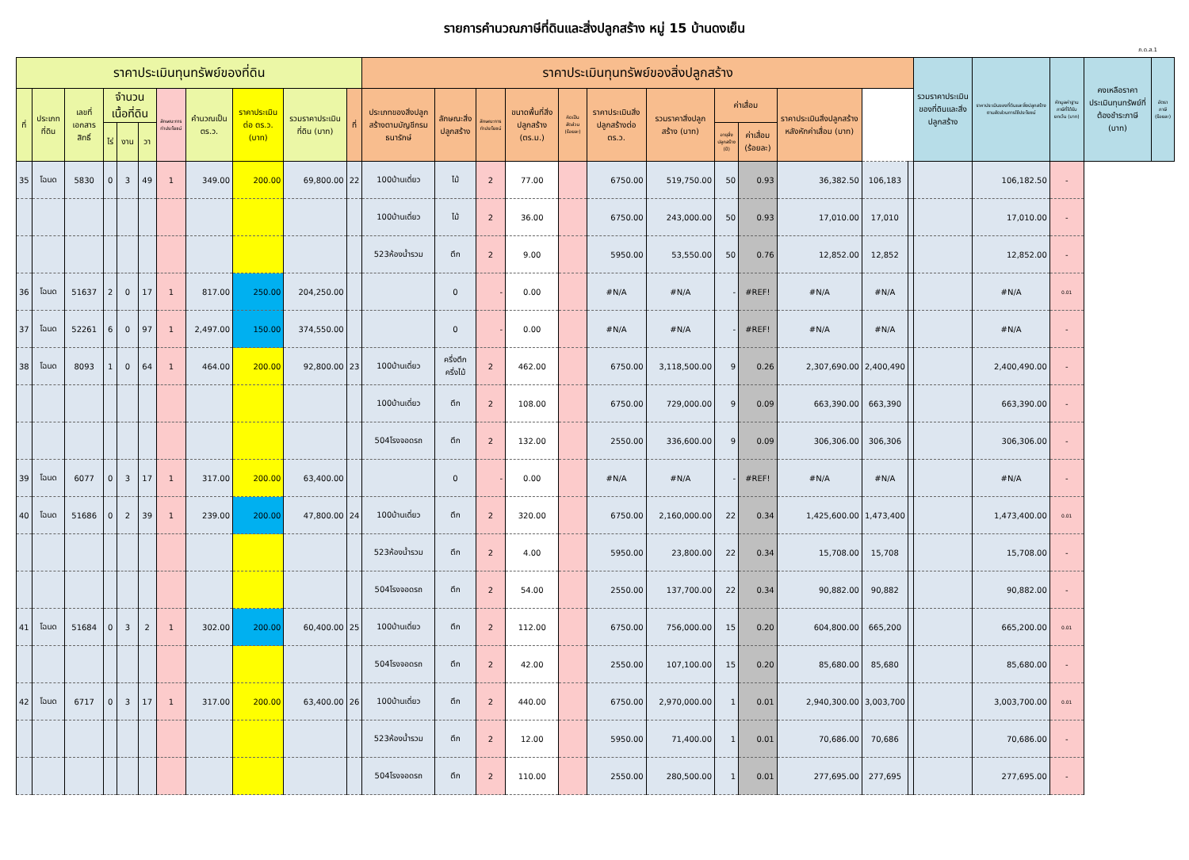รายการคำนวณภาษีที่ดินและสิ่งปลูกสร้าง หมู่ 15 บ้านดงเย็น
ภ.ด.ส.1
| ราคาประเมินทุนทรัพย์ของที่ดิน | | | | | | | | | | | ราคาประเมินทุนทรัพย์ของสิ่งปลูกสร้าง | | | | | | | | | | | | รวมราคาประเมินของที่ดินและสิ่งปลูกสร้าง | ราคาประเมินของที่ดินและสิ่งปลูกสร้างตามสัดส่วนการใช้ประโยชน์ | หักมูลค่าฐานภาษีที่ได้รับยกเว้น (บาท) | คงเหลือราคาประเมินทุนทรัพย์ที่ต้องชำระภาษี (บาท) | อัตราภาษี (ร้อยละ) |
| --- | --- | --- | --- | --- | --- | --- | --- | --- | --- | --- | --- | --- | --- | --- | --- | --- | --- | --- | --- | --- | --- | --- | --- | --- | --- | --- | --- |
| ที่ | ประเภทที่ดิน | เลขที่เอกสารสิทธิ์ | จำนวนเนื้อที่ดิน | | | ลักษณะการทำประโยชน์ | คำนวณเป็น ตร.ว. | ราคาประเมินต่อ ตร.ว. (บาท) | รวมราคาประเมินที่ดิน (บาท) | ที่ | ประเภทของสิ่งปลูกสร้างตามบัญชีกรมธนารักษ์ | ลักษณะสิ่งปลูกสร้าง | ลักษณะการทำประโยชน์ | ขนาดพื้นที่สิ่งปลูกสร้าง (ตร.ม.) | คิดเป็นสัดส่วน (ร้อยละ) | ราคาประเมินสิ่งปลูกสร้างต่อ ตร.ว. | รวมราคาสิ่งปลูกสร้าง (บาท) | ค่าเสื่อม | | ราคาประเมินสิ่งปลูกสร้างหลังหักค่าเสื่อม (บาท) | | | | | | | |
| | | | ไร่ | งาน | วา | | | | | | | | | | | | | อายุสิ่งปลูกสร้าง (ปี) | ค่าเสื่อม (ร้อยละ) | | | | | | | | |
| 35 | โฉนด | 5830 | 0 | 3 | 49 | 1 | 349.00 | 200.00 | 69,800.00 | 22 | 100บ้านเดี่ยว | ไม้ | 2 | 77.00 | | 6750.00 | 519,750.00 | 50 | 0.93 | 36,382.50 | 106,183 | | | 106,182.50 | - | | |
| | | | | | | | | | | | 100บ้านเดี่ยว | ไม้ | 2 | 36.00 | | 6750.00 | 243,000.00 | 50 | 0.93 | 17,010.00 | 17,010 | | | 17,010.00 | - | | |
| | | | | | | | | | | | 523ห้องน้ำรวม | ตึก | 2 | 9.00 | | 5950.00 | 53,550.00 | 50 | 0.76 | 12,852.00 | 12,852 | | | 12,852.00 | - | | |
| 36 | โฉนด | 51637 | 2 | 0 | 17 | 1 | 817.00 | 250.00 | 204,250.00 | | | 0 | - | 0.00 | | #N/A | #N/A | - | #REF! | #N/A | #N/A | | | #N/A | 0.01 | | |
| 37 | โฉนด | 52261 | 6 | 0 | 97 | 1 | 2,497.00 | 150.00 | 374,550.00 | | | 0 | - | 0.00 | | #N/A | #N/A | - | #REF! | #N/A | #N/A | | | #N/A | - | | |
| 38 | โฉนด | 8093 | 1 | 0 | 64 | 1 | 464.00 | 200.00 | 92,800.00 | 23 | 100บ้านเดี่ยว | ครึ่งตึก ครึ่งไม้ | 2 | 462.00 | | 6750.00 | 3,118,500.00 | 9 | 0.26 | 2,307,690.00 | 2,400,490 | | | 2,400,490.00 | - | | |
| | | | | | | | | | | | 100บ้านเดี่ยว | ตึก | 2 | 108.00 | | 6750.00 | 729,000.00 | 9 | 0.09 | 663,390.00 | 663,390 | | | 663,390.00 | - | | |
| | | | | | | | | | | | 504โรงจอดรถ | ตึก | 2 | 132.00 | | 2550.00 | 336,600.00 | 9 | 0.09 | 306,306.00 | 306,306 | | | 306,306.00 | - | | |
| 39 | โฉนด | 6077 | 0 | 3 | 17 | 1 | 317.00 | 200.00 | 63,400.00 | | | 0 | - | 0.00 | | #N/A | #N/A | - | #REF! | #N/A | #N/A | | | #N/A | - | | |
| 40 | โฉนด | 51686 | 0 | 2 | 39 | 1 | 239.00 | 200.00 | 47,800.00 | 24 | 100บ้านเดี่ยว | ตึก | 2 | 320.00 | | 6750.00 | 2,160,000.00 | 22 | 0.34 | 1,425,600.00 | 1,473,400 | | | 1,473,400.00 | 0.01 | | |
| | | | | | | | | | | | 523ห้องน้ำรวม | ตึก | 2 | 4.00 | | 5950.00 | 23,800.00 | 22 | 0.34 | 15,708.00 | 15,708 | | | 15,708.00 | - | | |
| | | | | | | | | | | | 504โรงจอดรถ | ตึก | 2 | 54.00 | | 2550.00 | 137,700.00 | 22 | 0.34 | 90,882.00 | 90,882 | | | 90,882.00 | - | | |
| 41 | โฉนด | 51684 | 0 | 3 | 2 | 1 | 302.00 | 200.00 | 60,400.00 | 25 | 100บ้านเดี่ยว | ตึก | 2 | 112.00 | | 6750.00 | 756,000.00 | 15 | 0.20 | 604,800.00 | 665,200 | | | 665,200.00 | 0.01 | | |
| | | | | | | | | | | | 504โรงจอดรถ | ตึก | 2 | 42.00 | | 2550.00 | 107,100.00 | 15 | 0.20 | 85,680.00 | 85,680 | | | 85,680.00 | - | | |
| 42 | โฉนด | 6717 | 0 | 3 | 17 | 1 | 317.00 | 200.00 | 63,400.00 | 26 | 100บ้านเดี่ยว | ตึก | 2 | 440.00 | | 6750.00 | 2,970,000.00 | 1 | 0.01 | 2,940,300.00 | 3,003,700 | | | 3,003,700.00 | 0.01 | | |
| | | | | | | | | | | | 523ห้องน้ำรวม | ตึก | 2 | 12.00 | | 5950.00 | 71,400.00 | 1 | 0.01 | 70,686.00 | 70,686 | | | 70,686.00 | - | | |
| | | | | | | | | | | | 504โรงจอดรถ | ตึก | 2 | 110.00 | | 2550.00 | 280,500.00 | 1 | 0.01 | 277,695.00 | 277,695 | | | 277,695.00 | - | | |